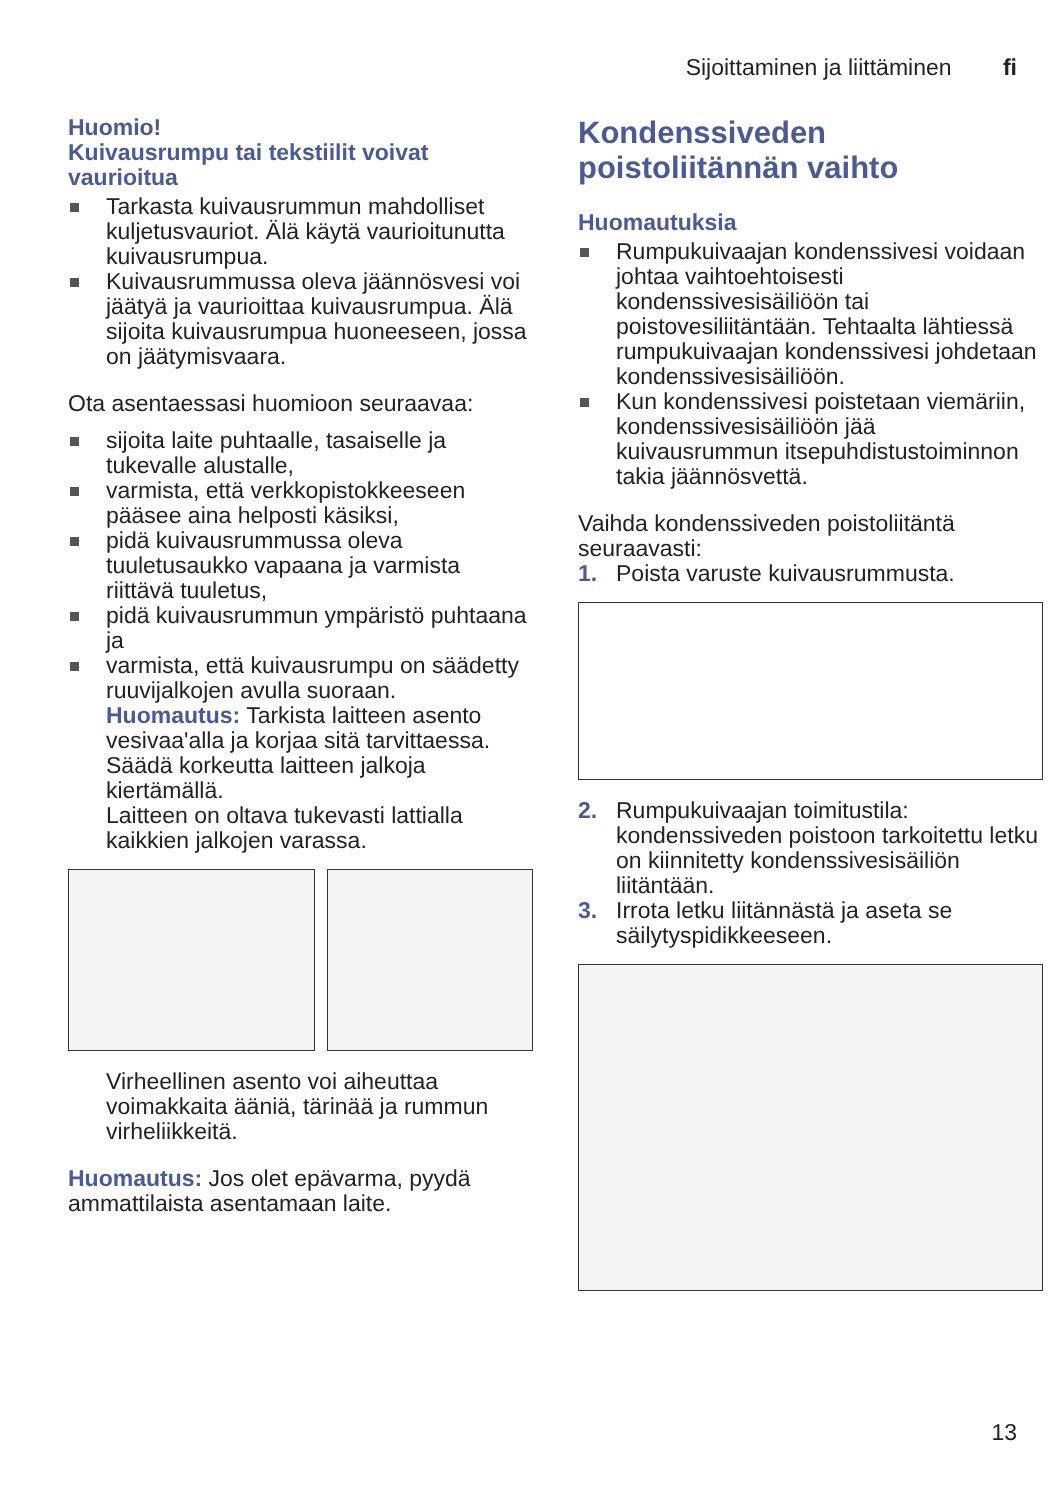Sijoittaminen ja liittäminen fi
Huomio!
Kuivausrumpu tai tekstiilit voivat vaurioitua
Tarkasta kuivausrummun mahdolliset kuljetusvauriot. Älä käytä vaurioitunutta kuivausrumpua.
Kuivausrummussa oleva jäännösvesi voi jäätyä ja vaurioittaa kuivausrumpua. Älä sijoita kuivausrumpua huoneeseen, jossa on jäätymisvaara.
Ota asentaessasi huomioon seuraavaa:
sijoita laite puhtaalle, tasaiselle ja tukevalle alustalle,
varmista, että verkkopistokkeeseen pääsee aina helposti käsiksi,
pidä kuivausrummussa oleva tuuletusaukko vapaana ja varmista riittävä tuuletus,
pidä kuivausrummun ympäristö puhtaana ja
varmista, että kuivausrumpu on säädetty ruuvijalkojen avulla suoraan.
Huomautus: Tarkista laitteen asento vesivaa'alla ja korjaa sitä tarvittaessa. Säädä korkeutta laitteen jalkoja kiertämällä.
Laitteen on oltava tukevasti lattialla kaikkien jalkojen varassa.
Virheellinen asento voi aiheuttaa voimakkaita ääniä, tärinää ja rummun virheliikkeitä.
Huomautus: Jos olet epävarma, pyydä ammattilaista asentamaan laite.
Kondenssiveden poistoliitännän vaihto
Huomautuksia
Rumpukuivaajan kondenssivesi voidaan johtaa vaihtoehtoisesti kondenssivesisäiliöön tai poistovesiliitäntään. Tehtaalta lähtiessä rumpukuivaajan kondenssivesi johdetaan kondenssivesisäiliöön.
Kun kondenssivesi poistetaan viemäriin, kondenssivesisäiliöön jää kuivausrummun itsepuhdistustoiminnon takia jäännösvettä.
Vaihda kondenssiveden poistoliitäntä seuraavasti:
1. Poista varuste kuivausrummusta.
2. Rumpukuivaajan toimitustila: kondenssiveden poistoon tarkoitettu letku on kiinnitetty kondenssivesisäiliön liitäntään.
3. Irrota letku liitännästä ja aseta se säilytyspidikkeeseen.
13